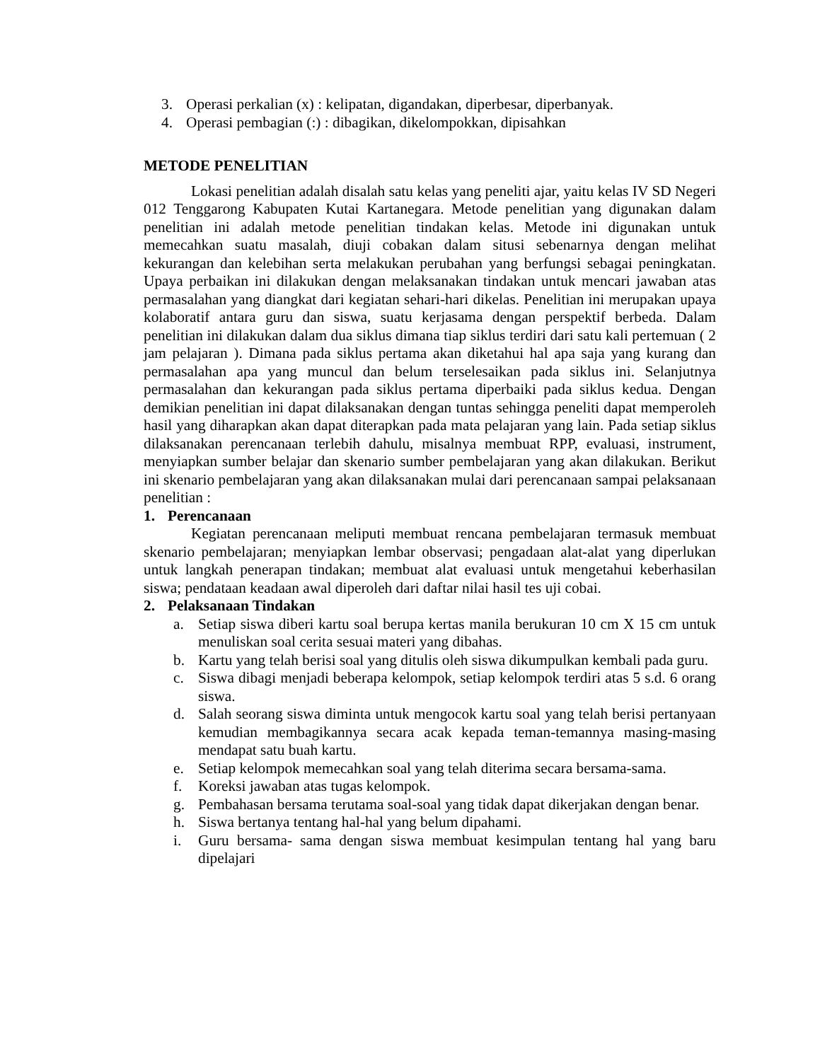3. Operasi perkalian (x) : kelipatan, digandakan, diperbesar, diperbanyak.
4. Operasi pembagian (:) : dibagikan, dikelompokkan, dipisahkan
METODE PENELITIAN
Lokasi penelitian adalah disalah satu kelas yang peneliti ajar, yaitu kelas IV SD Negeri 012 Tenggarong Kabupaten Kutai Kartanegara. Metode penelitian yang digunakan dalam penelitian ini adalah metode penelitian tindakan kelas. Metode ini digunakan untuk memecahkan suatu masalah, diuji cobakan dalam situsi sebenarnya dengan melihat kekurangan dan kelebihan serta melakukan perubahan yang berfungsi sebagai peningkatan. Upaya perbaikan ini dilakukan dengan melaksanakan tindakan untuk mencari jawaban atas permasalahan yang diangkat dari kegiatan sehari-hari dikelas. Penelitian ini merupakan upaya kolaboratif antara guru dan siswa, suatu kerjasama dengan perspektif berbeda. Dalam penelitian ini dilakukan dalam dua siklus dimana tiap siklus terdiri dari satu kali pertemuan ( 2 jam pelajaran ). Dimana pada siklus pertama akan diketahui hal apa saja yang kurang dan permasalahan apa yang muncul dan belum terselesaikan pada siklus ini. Selanjutnya permasalahan dan kekurangan pada siklus pertama diperbaiki pada siklus kedua. Dengan demikian penelitian ini dapat dilaksanakan dengan tuntas sehingga peneliti dapat memperoleh hasil yang diharapkan akan dapat diterapkan pada mata pelajaran yang lain. Pada setiap siklus dilaksanakan perencanaan terlebih dahulu, misalnya membuat RPP, evaluasi, instrument, menyiapkan sumber belajar dan skenario sumber pembelajaran yang akan dilakukan. Berikut ini skenario pembelajaran yang akan dilaksanakan mulai dari perencanaan sampai pelaksanaan penelitian :
1. Perencanaan
Kegiatan perencanaan meliputi membuat rencana pembelajaran termasuk membuat skenario pembelajaran; menyiapkan lembar observasi; pengadaan alat-alat yang diperlukan untuk langkah penerapan tindakan; membuat alat evaluasi untuk mengetahui keberhasilan siswa; pendataan keadaan awal diperoleh dari daftar nilai hasil tes uji cobai.
2. Pelaksanaan Tindakan
a. Setiap siswa diberi kartu soal berupa kertas manila berukuran 10 cm X 15 cm untuk menuliskan soal cerita sesuai materi yang dibahas.
b. Kartu yang telah berisi soal yang ditulis oleh siswa dikumpulkan kembali pada guru.
c. Siswa dibagi menjadi beberapa kelompok, setiap kelompok terdiri atas 5 s.d. 6 orang siswa.
d. Salah seorang siswa diminta untuk mengocok kartu soal yang telah berisi pertanyaan kemudian membagikannya secara acak kepada teman-temannya masing-masing mendapat satu buah kartu.
e. Setiap kelompok memecahkan soal yang telah diterima secara bersama-sama.
f. Koreksi jawaban atas tugas kelompok.
g. Pembahasan bersama terutama soal-soal yang tidak dapat dikerjakan dengan benar.
h. Siswa bertanya tentang hal-hal yang belum dipahami.
i. Guru bersama- sama dengan siswa membuat kesimpulan tentang hal yang baru dipelajari